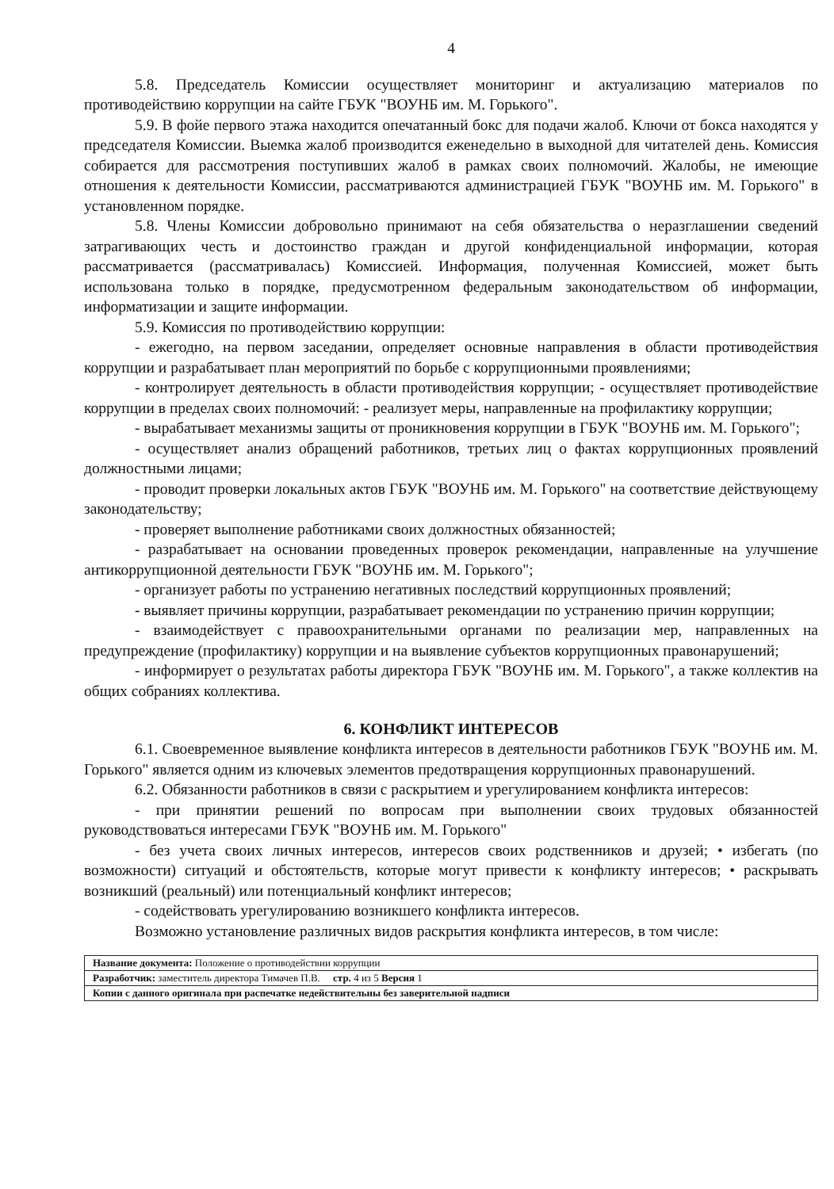4
5.8. Председатель Комиссии осуществляет мониторинг и актуализацию материалов по противодействию коррупции на сайте ГБУК "ВОУНБ им. М. Горького".
5.9. В фойе первого этажа находится опечатанный бокс для подачи жалоб. Ключи от бокса находятся у председателя Комиссии. Выемка жалоб производится еженедельно в выходной для читателей день. Комиссия собирается для рассмотрения поступивших жалоб в рамках своих полномочий. Жалобы, не имеющие отношения к деятельности Комиссии, рассматриваются администрацией ГБУК "ВОУНБ им. М. Горького" в установленном порядке.
5.8. Члены Комиссии добровольно принимают на себя обязательства о неразглашении сведений затрагивающих честь и достоинство граждан и другой конфиденциальной информации, которая рассматривается (рассматривалась) Комиссией. Информация, полученная Комиссией, может быть использована только в порядке, предусмотренном федеральным законодательством об информации, информатизации и защите информации.
5.9. Комиссия по противодействию коррупции:
- ежегодно, на первом заседании, определяет основные направления в области противодействия коррупции и разрабатывает план мероприятий по борьбе с коррупционными проявлениями;
- контролирует деятельность в области противодействия коррупции; - осуществляет противодействие коррупции в пределах своих полномочий: - реализует меры, направленные на профилактику коррупции;
- вырабатывает механизмы защиты от проникновения коррупции в ГБУК "ВОУНБ им. М. Горького";
- осуществляет анализ обращений работников, третьих лиц о фактах коррупционных проявлений должностными лицами;
- проводит проверки локальных актов ГБУК "ВОУНБ им. М. Горького" на соответствие действующему законодательству;
- проверяет выполнение работниками своих должностных обязанностей;
- разрабатывает на основании проведенных проверок рекомендации, направленные на улучшение антикоррупционной деятельности ГБУК "ВОУНБ им. М. Горького";
- организует работы по устранению негативных последствий коррупционных проявлений;
- выявляет причины коррупции, разрабатывает рекомендации по устранению причин коррупции;
- взаимодействует с правоохранительными органами по реализации мер, направленных на предупреждение (профилактику) коррупции и на выявление субъектов коррупционных правонарушений;
- информирует о результатах работы директора ГБУК "ВОУНБ им. М. Горького", а также коллектив на общих собраниях коллектива.
6. КОНФЛИКТ ИНТЕРЕСОВ
6.1. Своевременное выявление конфликта интересов в деятельности работников ГБУК "ВОУНБ им. М. Горького" является одним из ключевых элементов предотвращения коррупционных правонарушений.
6.2. Обязанности работников в связи с раскрытием и урегулированием конфликта интересов:
- при принятии решений по вопросам при выполнении своих трудовых обязанностей руководствоваться интересами ГБУК "ВОУНБ им. М. Горького"
- без учета своих личных интересов, интересов своих родственников и друзей; • избегать (по возможности) ситуаций и обстоятельств, которые могут привести к конфликту интересов; • раскрывать возникший (реальный) или потенциальный конфликт интересов;
- содействовать урегулированию возникшего конфликта интересов.
Возможно установление различных видов раскрытия конфликта интересов, в том числе:
| Название документа: Положение о противодействии коррупции |
| Разработчик: заместитель директора Тимачев П.В. стр. 4 из 5 Версия 1 |
| Копии с данного оригинала при распечатке недействительны без заверительной надписи |